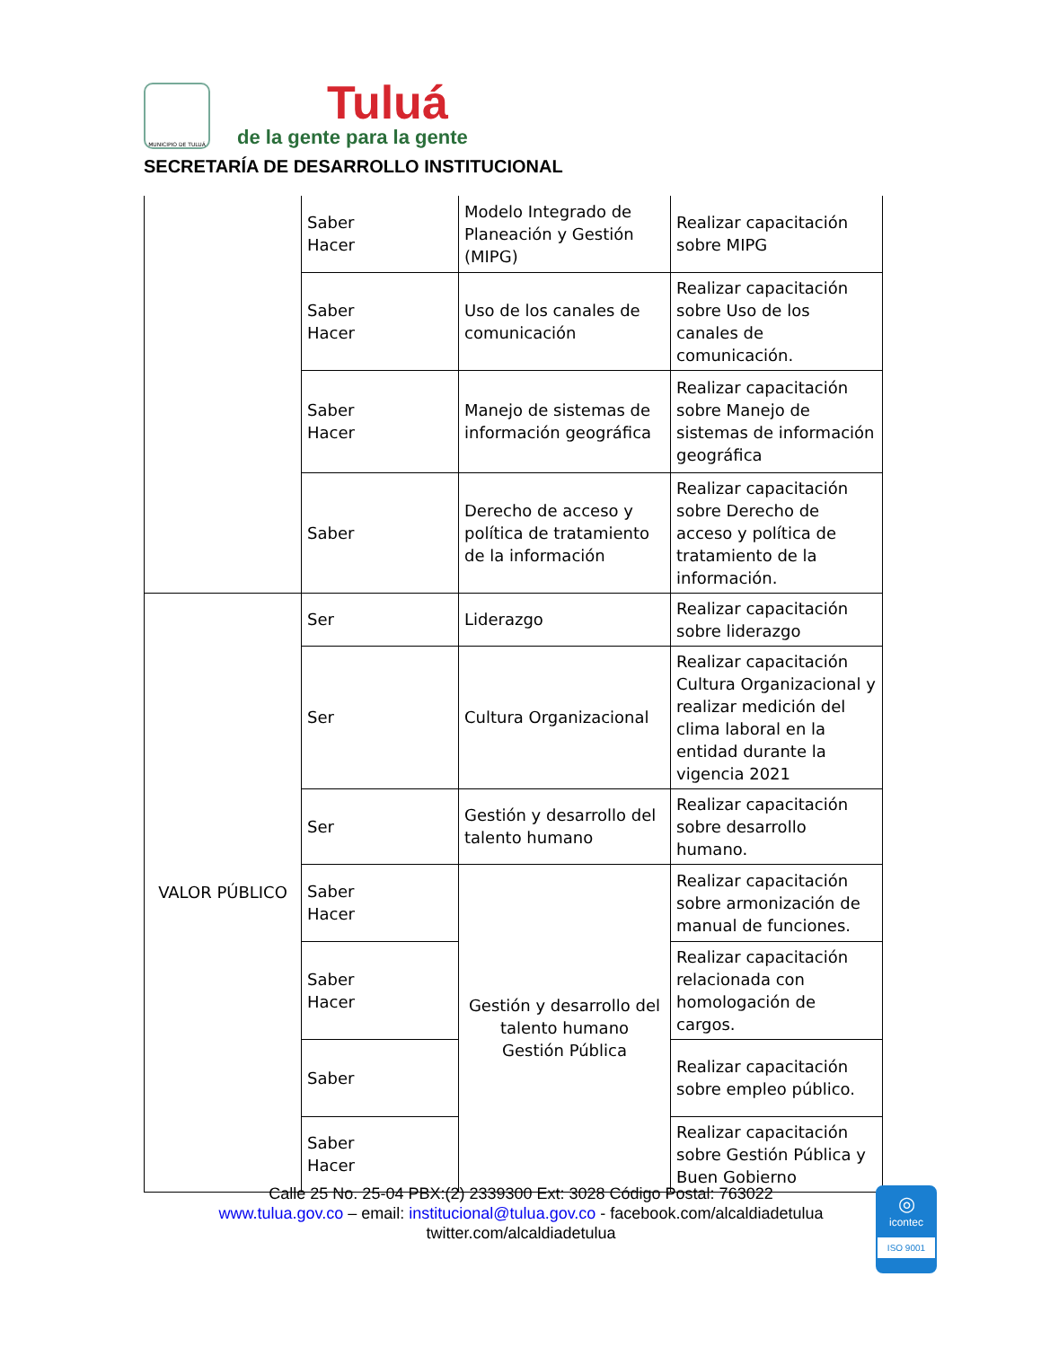MUNICIPIO DE TULUÁ
Tuluá
de la gente para la gente
SECRETARÍA DE DESARROLLO INSTITUCIONAL
| | Saber Hacer | Modelo Integrado de Planeación y Gestión (MIPG) | Realizar capacitación sobre MIPG |
| | Saber Hacer | Uso de los canales de comunicación | Realizar capacitación sobre Uso de los canales de comunicación. |
| | Saber Hacer | Manejo de sistemas de información geográfica | Realizar capacitación sobre Manejo de sistemas de información geográfica |
| | Saber | Derecho de acceso y política de tratamiento de la información | Realizar capacitación sobre Derecho de acceso y política de tratamiento de la información. |
| VALOR PÚBLICO | Ser | Liderazgo | Realizar capacitación sobre liderazgo |
| | Ser | Cultura Organizacional | Realizar capacitación Cultura Organizacional y realizar medición del clima laboral en la entidad durante la vigencia 2021 |
| | Ser | Gestión y desarrollo del talento humano | Realizar capacitación sobre desarrollo humano. |
| | Saber Hacer | Gestión y desarrollo del talento humano Gestión Pública | Realizar capacitación sobre armonización de manual de funciones. |
| | Saber Hacer | | Realizar capacitación relacionada con homologación de cargos. |
| | Saber | | Realizar capacitación sobre empleo público. |
| | Saber Hacer | | Realizar capacitación sobre Gestión Pública y Buen Gobierno |
Calle 25 No. 25-04 PBX:(2) 2339300 Ext: 3028 Código Postal: 763022
www.tulua.gov.co – email: institucional@tulua.gov.co - facebook.com/alcaldiadetulua
twitter.com/alcaldiadetulua
◎
icontec
ISO 9001